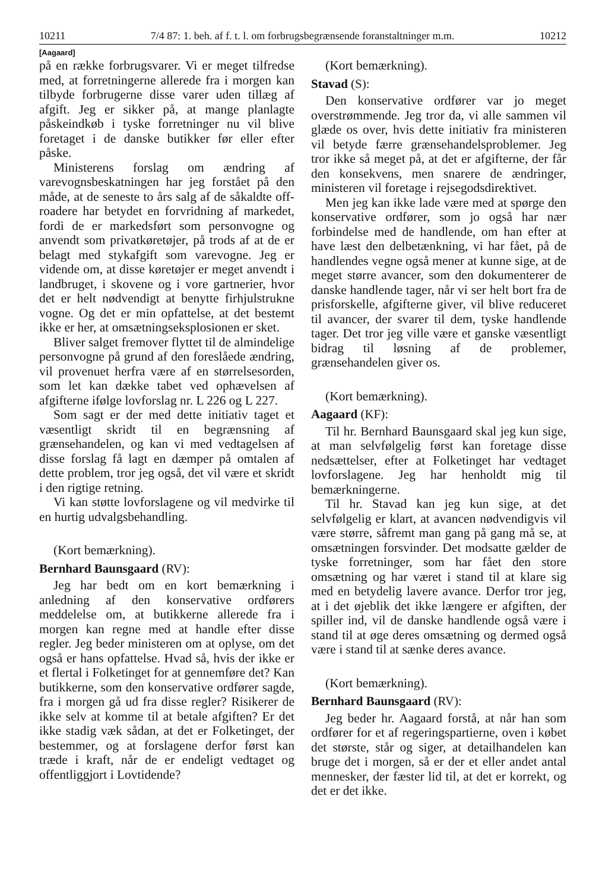10211 7/4 87: 1. beh. af f. t. l. om forbrugsbegrænsende foranstaltninger m.m. 10212
[Aagaard]
på en række forbrugsvarer. Vi er meget tilfredse med, at forretningerne allerede fra i morgen kan tilbyde forbrugerne disse varer uden tillæg af afgift. Jeg er sikker på, at mange planlagte påskeindkøb i tyske forretninger nu vil blive foretaget i de danske butikker før eller efter påske.
Ministerens forslag om ændring af varevognsbeskatningen har jeg forstået på den måde, at de seneste to års salg af de såkaldte off-roadere har betydet en forvridning af markedet, fordi de er markedsført som personvogne og anvendt som privatkøretøjer, på trods af at de er belagt med stykafgift som varevogne. Jeg er vidende om, at disse køretøjer er meget anvendt i landbruget, i skovene og i vore gartnerier, hvor det er helt nødvendigt at benytte firhjulstrukne vogne. Og det er min opfattelse, at det bestemt ikke er her, at omsætningseksplosionen er sket.
Bliver salget fremover flyttet til de almindelige personvogne på grund af den foreslåede ændring, vil provenuet herfra være af en størrelsesorden, som let kan dække tabet ved ophævelsen af afgifterne ifølge lovforslag nr. L 226 og L 227.
Som sagt er der med dette initiativ taget et væsentligt skridt til en begrænsning af grænsehandelen, og kan vi med vedtagelsen af disse forslag få lagt en dæmper på omtalen af dette problem, tror jeg også, det vil være et skridt i den rigtige retning.
Vi kan støtte lovforslagene og vil medvirke til en hurtig udvalgsbehandling.
(Kort bemærkning).
Bernhard Baunsgaard (RV):
Jeg har bedt om en kort bemærkning i anledning af den konservative ordførers meddelelse om, at butikkerne allerede fra i morgen kan regne med at handle efter disse regler. Jeg beder ministeren om at oplyse, om det også er hans opfattelse. Hvad så, hvis der ikke er et flertal i Folketinget for at gennemføre det? Kan butikkerne, som den konservative ordfører sagde, fra i morgen gå ud fra disse regler? Risikerer de ikke selv at komme til at betale afgiften? Er det ikke stadig væk sådan, at det er Folketinget, der bestemmer, og at forslagene derfor først kan træde i kraft, når de er endeligt vedtaget og offentliggjort i Lovtidende?
(Kort bemærkning).
Stavad (S):
Den konservative ordfører var jo meget overstrømmende. Jeg tror da, vi alle sammen vil glæde os over, hvis dette initiativ fra ministeren vil betyde færre grænsehandelsproblemer. Jeg tror ikke så meget på, at det er afgifterne, der får den konsekvens, men snarere de ændringer, ministeren vil foretage i rejsegodsdirektivet.
Men jeg kan ikke lade være med at spørge den konservative ordfører, som jo også har nær forbindelse med de handlende, om han efter at have læst den delbetænkning, vi har fået, på de handlendes vegne også mener at kunne sige, at de meget større avancer, som den dokumenterer de danske handlende tager, når vi ser helt bort fra de prisforskelle, afgifterne giver, vil blive reduceret til avancer, der svarer til dem, tyske handlende tager. Det tror jeg ville være et ganske væsentligt bidrag til løsning af de problemer, grænsehandelen giver os.
(Kort bemærkning).
Aagaard (KF):
Til hr. Bernhard Baunsgaard skal jeg kun sige, at man selvfølgelig først kan foretage disse nedsættelser, efter at Folketinget har vedtaget lovforslagene. Jeg har henholdt mig til bemærkningerne.
Til hr. Stavad kan jeg kun sige, at det selvfølgelig er klart, at avancen nødvendigvis vil være større, såfremt man gang på gang må se, at omsætningen forsvinder. Det modsatte gælder de tyske forretninger, som har fået den store omsætning og har været i stand til at klare sig med en betydelig lavere avance. Derfor tror jeg, at i det øjeblik det ikke længere er afgiften, der spiller ind, vil de danske handlende også være i stand til at øge deres omsætning og dermed også være i stand til at sænke deres avance.
(Kort bemærkning).
Bernhard Baunsgaard (RV):
Jeg beder hr. Aagaard forstå, at når han som ordfører for et af regeringspartierne, oven i købet det største, står og siger, at detailhandelen kan bruge det i morgen, så er der et eller andet antal mennesker, der fæster lid til, at det er korrekt, og det er det ikke.